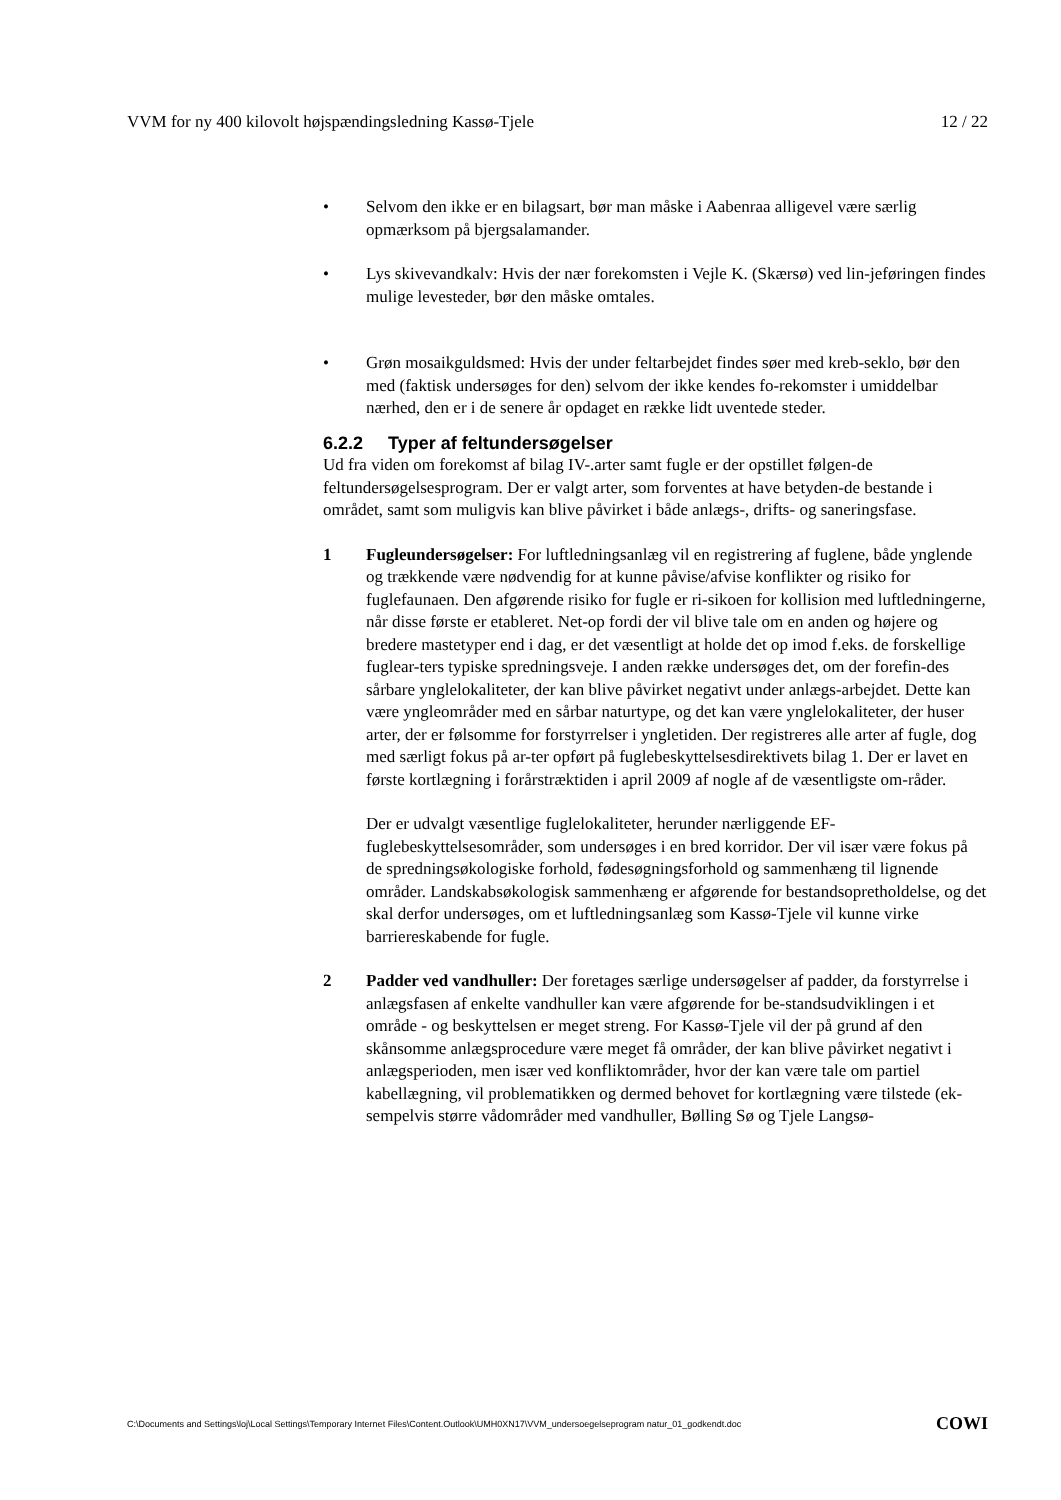VVM for ny 400 kilovolt højspændingsledning Kassø-Tjele 12 / 22
• Selvom den ikke er en bilagsart, bør man måske i Aabenraa alligevel være særlig opmærksom på bjergsalamander.
• Lys skivevandkalv: Hvis der nær forekomsten i Vejle K. (Skærsø) ved lin-jeføringen findes mulige levesteder, bør den måske omtales.
• Grøn mosaikguldsmed: Hvis der under feltarbejdet findes søer med kreb-seklo, bør den med (faktisk undersøges for den) selvom der ikke kendes fo-rekomster i umiddelbar nærhed, den er i de senere år opdaget en række lidt uventede steder.
6.2.2 Typer af feltundersøgelser
Ud fra viden om forekomst af bilag IV-.arter samt fugle er der opstillet følgen-de feltundersøgelsesprogram. Der er valgt arter, som forventes at have betyden-de bestande i området, samt som muligvis kan blive påvirket i både anlægs-, drifts- og saneringsfase.
1 Fugleundersøgelser: For luftledningsanlæg vil en registrering af fuglene, både ynglende og trækkende være nødvendig for at kunne påvise/afvise konflikter og risiko for fuglefaunaen. Den afgørende risiko for fugle er ri-sikoen for kollision med luftledningerne, når disse første er etableret. Net-op fordi der vil blive tale om en anden og højere og bredere mastetyper end i dag, er det væsentligt at holde det op imod f.eks. de forskellige fuglear-ters typiske spredningsveje. I anden række undersøges det, om der forefin-des sårbare ynglelokaliteter, der kan blive påvirket negativt under anlægs-arbejdet. Dette kan være yngleområder med en sårbar naturtype, og det kan være ynglelokaliteter, der huser arter, der er følsomme for forstyrrelser i yngletiden. Der registreres alle arter af fugle, dog med særligt fokus på ar-ter opført på fuglebeskyttelsesdirektivets bilag 1. Der er lavet en første kortlægning i forårstræktiden i april 2009 af nogle af de væsentligste om-råder.
Der er udvalgt væsentlige fuglelokaliteter, herunder nærliggende EF-fuglebeskyttelsesområder, som undersøges i en bred korridor. Der vil især være fokus på de spredningsøkologiske forhold, fødesøgningsforhold og sammenhæng til lignende områder. Landskabsøkologisk sammenhæng er afgørende for bestandsopretholdelse, og det skal derfor undersøges, om et luftledningsanlæg som Kassø-Tjele vil kunne virke barriereskabende for fugle.
2 Padder ved vandhuller: Der foretages særlige undersøgelser af padder, da forstyrrelse i anlægsfasen af enkelte vandhuller kan være afgørende for be-standsudviklingen i et område - og beskyttelsen er meget streng. For Kassø-Tjele vil der på grund af den skånsomme anlægsprocedure være meget få områder, der kan blive påvirket negativt i anlægsperioden, men især ved konfliktområder, hvor der kan være tale om partiel kabellægning, vil problematikken og dermed behovet for kortlægning være tilstede (ek-sempelvis større vådområder med vandhuller, Bølling Sø og Tjele Langsø-
C:\Documents and Settings\loj\Local Settings\Temporary Internet Files\Content.Outlook\UMH0XN17\VVM_undersoegelseprogram natur_01_godkendt.doc COWI